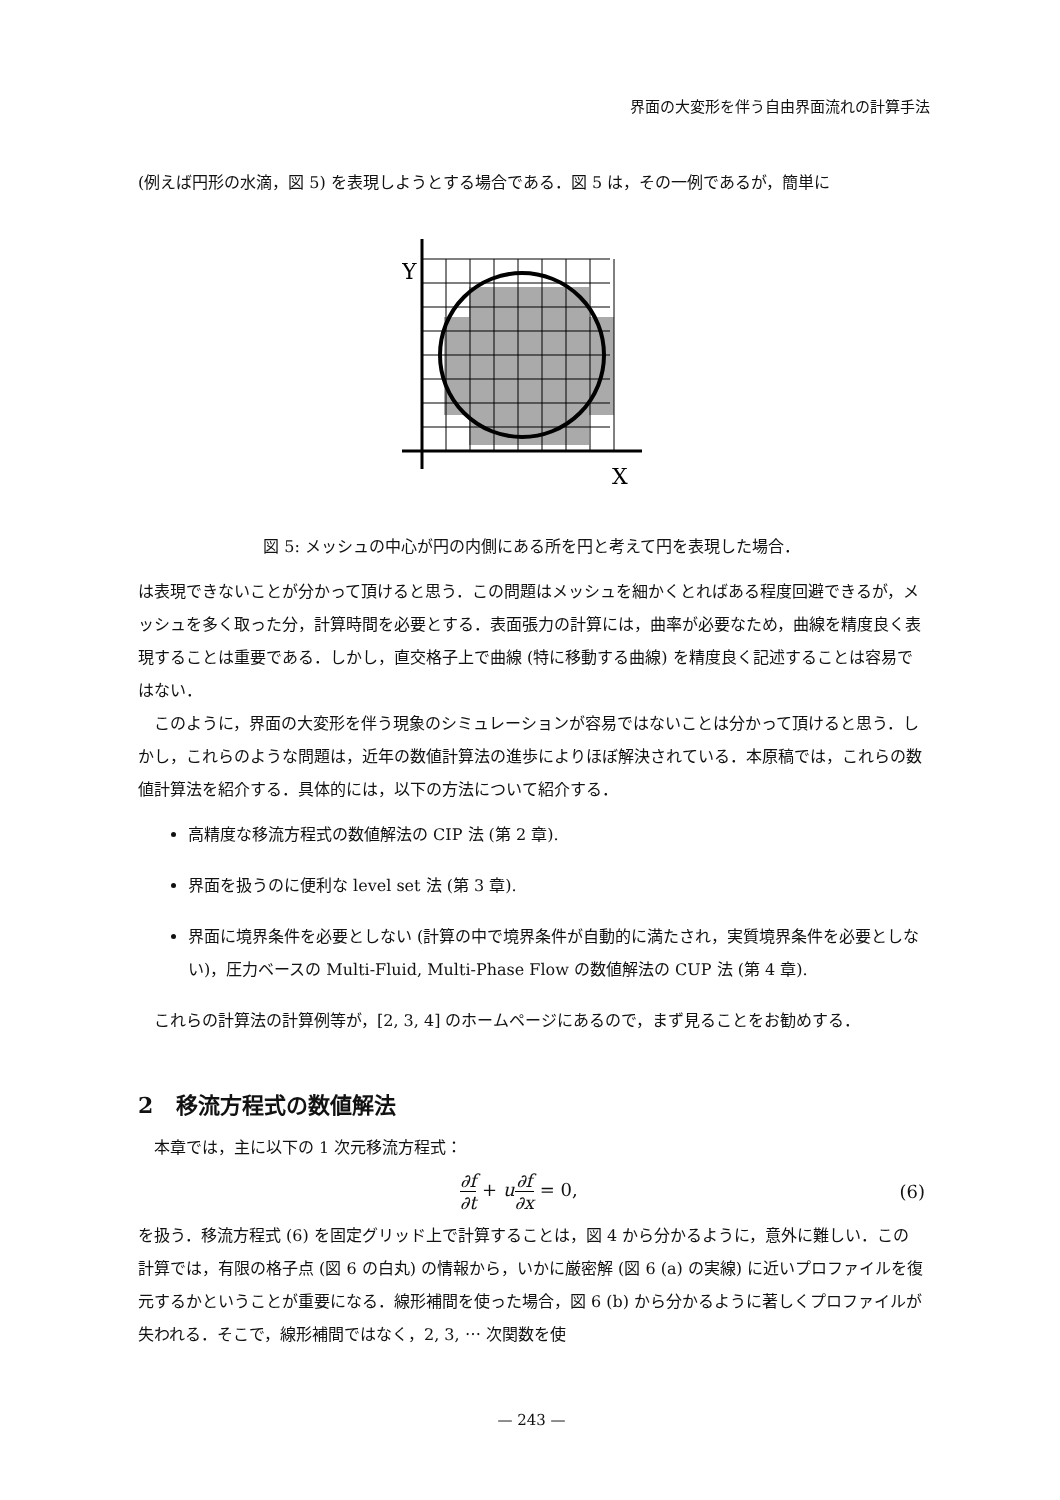界面の大変形を伴う自由界面流れの計算手法
(例えば円形の水滴，図 5) を表現しようとする場合である．図 5 は，その一例であるが，簡単に
Y
X
図 5: メッシュの中心が円の内側にある所を円と考えて円を表現した場合．
は表現できないことが分かって頂けると思う．この問題はメッシュを細かくとればある程度回避できるが，メッシュを多く取った分，計算時間を必要とする．表面張力の計算には，曲率が必要なため，曲線を精度良く表現することは重要である．しかし，直交格子上で曲線 (特に移動する曲線) を精度良く記述することは容易ではない．
このように，界面の大変形を伴う現象のシミュレーションが容易ではないことは分かって頂けると思う．しかし，これらのような問題は，近年の数値計算法の進歩によりほぼ解決されている．本原稿では，これらの数値計算法を紹介する．具体的には，以下の方法について紹介する．
高精度な移流方程式の数値解法の CIP 法 (第 2 章).
界面を扱うのに便利な level set 法 (第 3 章).
界面に境界条件を必要としない (計算の中で境界条件が自動的に満たされ，実質境界条件を必要としない)，圧力ベースの Multi-Fluid, Multi-Phase Flow の数値解法の CUP 法 (第 4 章).
これらの計算法の計算例等が，[2, 3, 4] のホームページにあるので，まず見ることをお勧めする．
2 移流方程式の数値解法
本章では，主に以下の 1 次元移流方程式：
∂f ∂t + u∂f ∂x = 0, (6)
を扱う．移流方程式 (6) を固定グリッド上で計算することは，図 4 から分かるように，意外に難しい．この計算では，有限の格子点 (図 6 の白丸) の情報から，いかに厳密解 (図 6 (a) の実線) に近いプロファイルを復元するかということが重要になる．線形補間を使った場合，図 6 (b) から分かるように著しくプロファイルが失われる．そこで，線形補間ではなく，2, 3, ⋯ 次関数を使
— 243 —